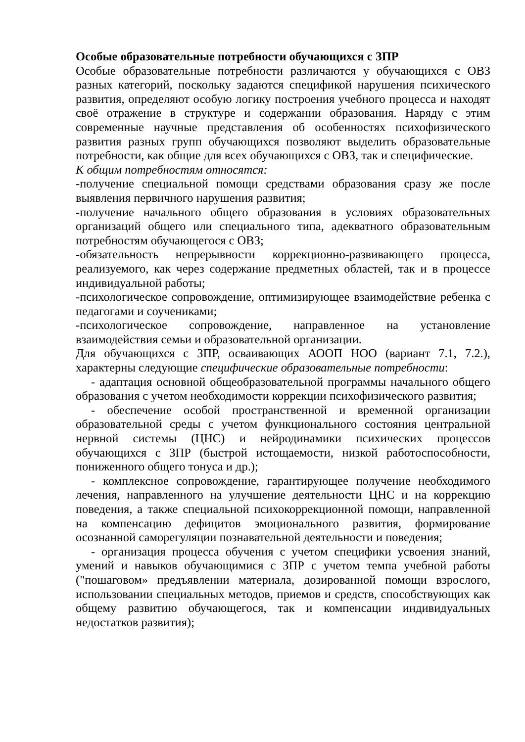Особые образовательные потребности обучающихся с ЗПР
Особые образовательные потребности различаются у обучающихся с ОВЗ разных категорий, поскольку задаются спецификой нарушения психического развития, определяют особую логику построения учебного процесса и находят своё отражение в структуре и содержании образования. Наряду с этим современные научные представления об особенностях психофизического развития разных групп обучающихся позволяют выделить образовательные потребности, как общие для всех обучающихся с ОВЗ, так и специфические.
К общим потребностям относятся:
-получение специальной помощи средствами образования сразу же после выявления первичного нарушения развития;
-получение начального общего образования в условиях образовательных организаций общего или специального типа, адекватного образовательным потребностям обучающегося с ОВЗ;
-обязательность непрерывности коррекционно-развивающего процесса, реализуемого, как через содержание предметных областей, так и в процессе индивидуальной работы;
-психологическое сопровождение, оптимизирующее взаимодействие ребенка с педагогами и соучениками;
-психологическое сопровождение, направленное на установление взаимодействия семьи и образовательной организации.
Для обучающихся с ЗПР, осваивающих АООП НОО (вариант 7.1, 7.2.), характерны следующие специфические образовательные потребности:
- адаптация основной общеобразовательной программы начального общего образования с учетом необходимости коррекции психофизического развития;
- обеспечение особой пространственной и временной организации образовательной среды с учетом функционального состояния центральной нервной системы (ЦНС) и нейродинамики психических процессов обучающихся с ЗПР (быстрой истощаемости, низкой работоспособности, пониженного общего тонуса и др.);
- комплексное сопровождение, гарантирующее получение необходимого лечения, направленного на улучшение деятельности ЦНС и на коррекцию поведения, а также специальной психокоррекционной помощи, направленной на компенсацию дефицитов эмоционального развития, формирование осознанной саморегуляции познавательной деятельности и поведения;
- организация процесса обучения с учетом специфики усвоения знаний, умений и навыков обучающимися с ЗПР с учетом темпа учебной работы ("пошаговом» предъявлении материала, дозированной помощи взрослого, использовании специальных методов, приемов и средств, способствующих как общему развитию обучающегося, так и компенсации индивидуальных недостатков развития);